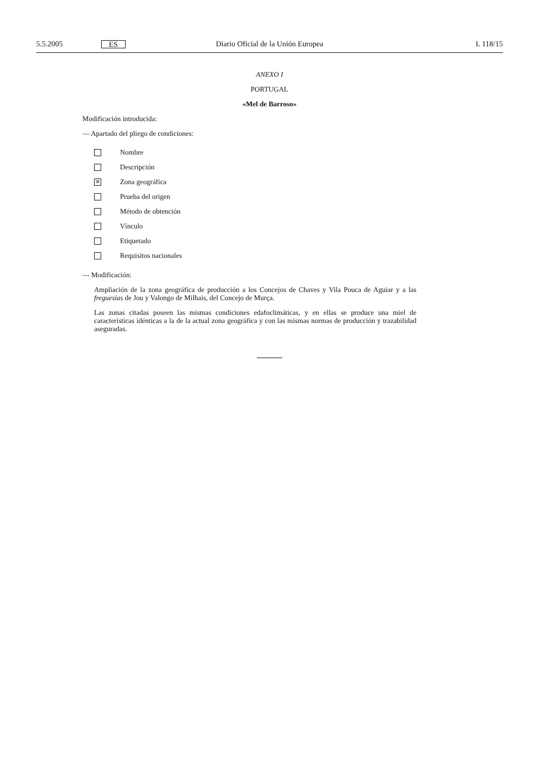5.5.2005 ES Diario Oficial de la Unión Europea L 118/15
ANEXO I
PORTUGAL
«Mel de Barroso»
Modificación introducida:
— Apartado del pliego de condiciones:
Nombre
Descripción
✕ Zona geográfica
Prueba del origen
Método de obtención
Vínculo
Etiquetado
Requisitos nacionales
— Modificación:
Ampliación de la zona geográfica de producción a los Concejos de Chaves y Vila Pouca de Aguiar y a las freguesias de Jou y Valongo de Milhais, del Concejo de Murça.
Las zonas citadas poseen las mismas condiciones edafoclimáticas, y en ellas se produce una miel de características idénticas a la de la actual zona geográfica y con las mismas normas de producción y trazabilidad aseguradas.